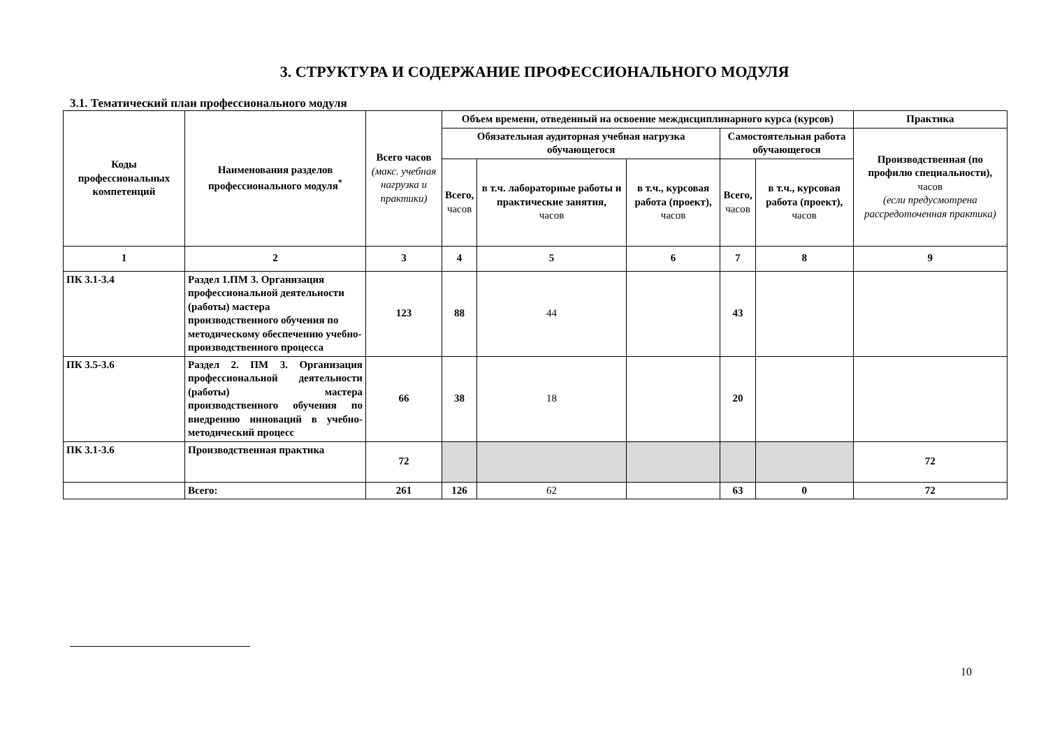3. СТРУКТУРА И СОДЕРЖАНИЕ ПРОФЕССИОНАЛЬНОГО МОДУЛЯ
3.1. Тематический план профессионального модуля
| Коды профессиональных компетенций | Наименования разделов профессионального модуля<sup>*</sup> | Всего часов (макс. учебная нагрузка и практики) | Объем времени, отведенный на освоение междисциплинарного курса (курсов) | | | | | Практика |
| --- | --- | --- | --- | --- | --- | --- | --- | --- |
| | | | Обязательная аудиторная учебная нагрузка обучающегося | | | Самостоятельная работа обучающегося | | Производственная (по профилю специальности), часов (если предусмотрена рассредоточенная практика) |
| | | | Всего, часов | в т.ч. лабораторные работы и практические занятия, часов | в т.ч., курсовая работа (проект), часов | Всего, часов | в т.ч., курсовая работа (проект), часов | |
| 1 | 2 | 3 | 4 | 5 | 6 | 7 | 8 | 9 |
| ПК 3.1-3.4 | Раздел 1.ПМ 3. Организация профессиональной деятельности (работы) мастера производственного обучения по методическому обеспечению учебно-производственного процесса | 123 | 88 | 44 | | 43 | | |
| ПК 3.5-3.6 | Раздел 2. ПМ 3. Организация профессиональной деятельности (работы) мастера производственного обучения по внедрению инноваций в учебно-методический процесс | 66 | 38 | 18 | | 20 | | |
| ПК 3.1-3.6 | Производственная практика | 72 | | | | | | 72 |
| | Всего: | 261 | 126 | 62 | | 63 | 0 | 72 |
10